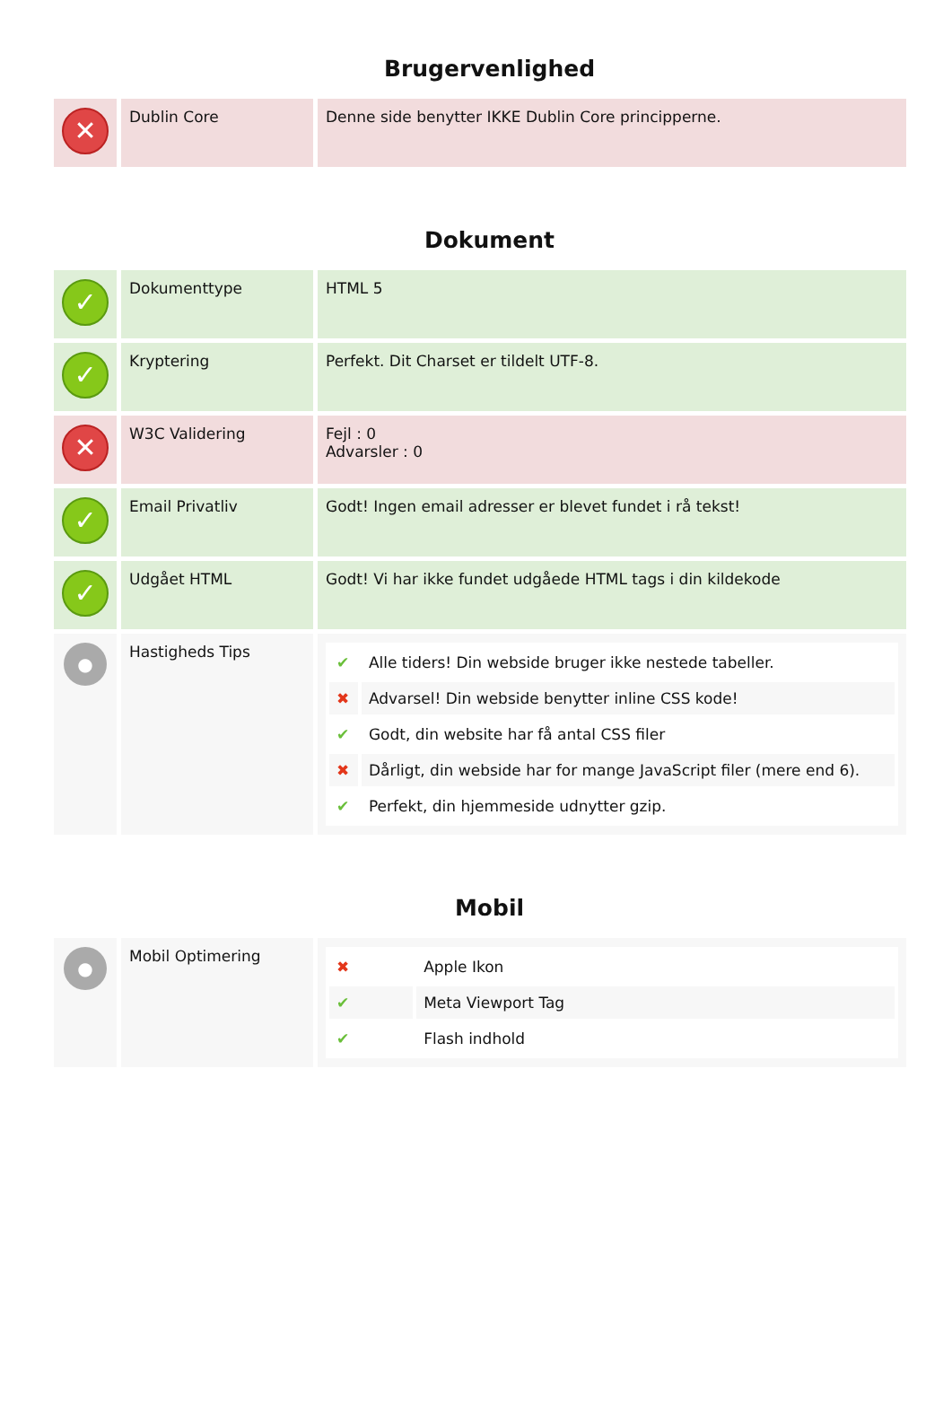Brugervenlighed
| ✕ | Dublin Core | Denne side benytter IKKE Dublin Core principperne. |
Dokument
| ✓ | Dokumenttype | HTML 5 |
| ✓ | Kryptering | Perfekt. Dit Charset er tildelt UTF-8. |
| ✕ | W3C Validering | Fejl : 0 Advarsler : 0 |
| ✓ | Email Privatliv | Godt! Ingen email adresser er blevet fundet i rå tekst! |
| ✓ | Udgået HTML | Godt! Vi har ikke fundet udgåede HTML tags i din kildekode |
| ● | Hastigheds Tips | / ✔ / Alle tiders! Din webside bruger ikke nestede tabeller. / / ✖ / Advarsel! Din webside benytter inline CSS kode! / / ✔ / Godt, din website har få antal CSS filer / / ✖ / Dårligt, din webside har for mange JavaScript filer (mere end 6). / / ✔ / Perfekt, din hjemmeside udnytter gzip. / |
Mobil
| ● | Mobil Optimering | / ✖ / Apple Ikon / / ✔ / Meta Viewport Tag / / ✔ / Flash indhold / |